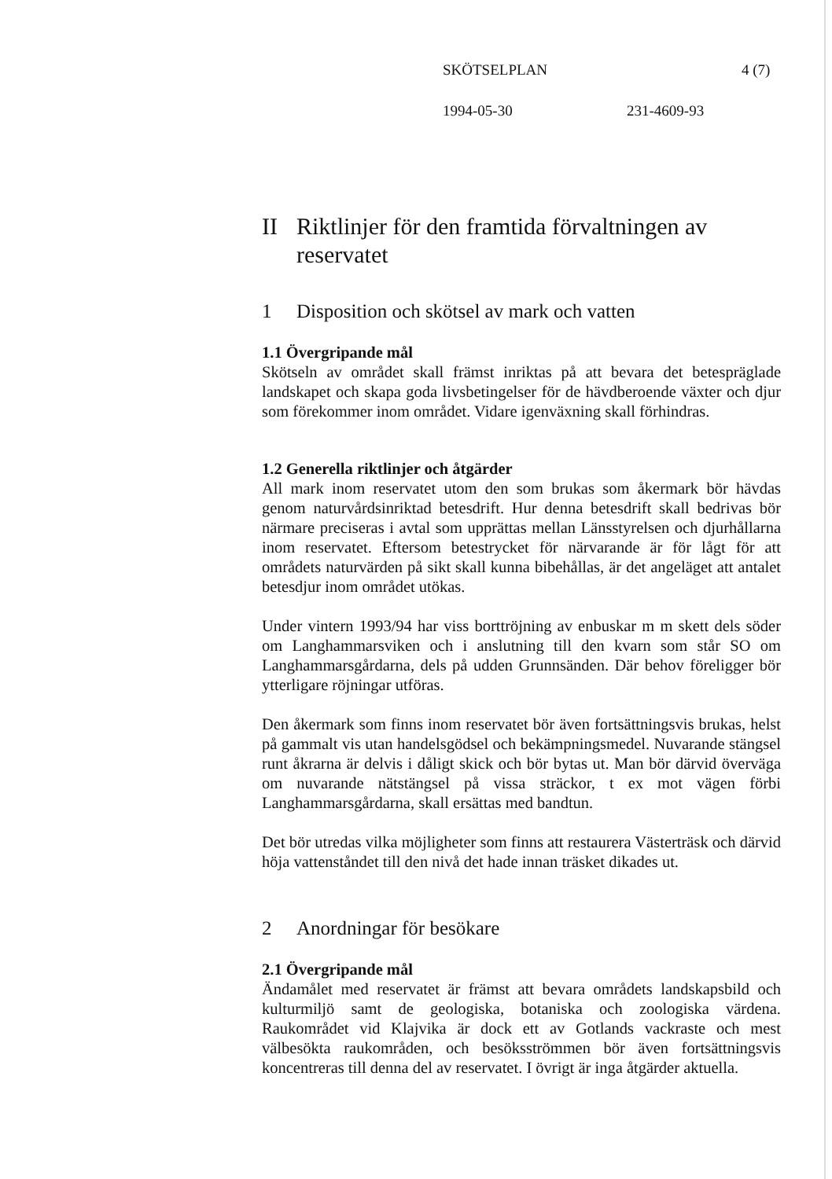SKÖTSELPLAN 4 (7)
1994-05-30 231-4609-93
II Riktlinjer för den framtida förvaltningen av reservatet
1 Disposition och skötsel av mark och vatten
1.1 Övergripande mål
Skötseln av området skall främst inriktas på att bevara det betespräglade landskapet och skapa goda livsbetingelser för de hävdberoende växter och djur som förekommer inom området. Vidare igenväxning skall förhindras.
1.2 Generella riktlinjer och åtgärder
All mark inom reservatet utom den som brukas som åkermark bör hävdas genom naturvårdsinriktad betesdrift. Hur denna betesdrift skall bedrivas bör närmare preciseras i avtal som upprättas mellan Länsstyrelsen och djurhållarna inom reservatet. Eftersom betestrycket för närvarande är för lågt för att områdets naturvärden på sikt skall kunna bibehållas, är det angeläget att antalet betesdjur inom området utökas.
Under vintern 1993/94 har viss borttröjning av enbuskar m m skett dels söder om Langhammarsviken och i anslutning till den kvarn som står SO om Langhammarsgårdarna, dels på udden Grunnsänden. Där behov föreligger bör ytterligare röjningar utföras.
Den åkermark som finns inom reservatet bör även fortsättningsvis brukas, helst på gammalt vis utan handelsgödsel och bekämpningsmedel. Nuvarande stängsel runt åkrarna är delvis i dåligt skick och bör bytas ut. Man bör därvid överväga om nuvarande nätstängsel på vissa sträckor, t ex mot vägen förbi Langhammarsgårdarna, skall ersättas med bandtun.
Det bör utredas vilka möjligheter som finns att restaurera Västerträsk och därvid höja vattenståndet till den nivå det hade innan träsket dikades ut.
2 Anordningar för besökare
2.1 Övergripande mål
Ändamålet med reservatet är främst att bevara områdets landskapsbild och kulturmiljö samt de geologiska, botaniska och zoologiska värdena. Raukområdet vid Klajvika är dock ett av Gotlands vackraste och mest välbesökta raukområden, och besöksströmmen bör även fortsättningsvis koncentreras till denna del av reservatet. I övrigt är inga åtgärder aktuella.